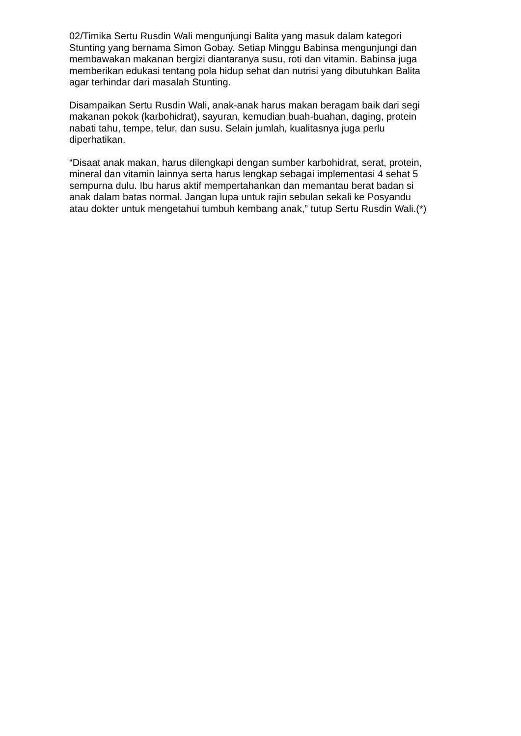02/Timika Sertu Rusdin Wali mengunjungi Balita yang masuk dalam kategori Stunting yang bernama Simon Gobay. Setiap Minggu Babinsa mengunjungi dan membawakan makanan bergizi diantaranya susu, roti dan vitamin. Babinsa juga memberikan edukasi tentang pola hidup sehat dan nutrisi yang dibutuhkan Balita agar terhindar dari masalah Stunting.
Disampaikan Sertu Rusdin Wali, anak-anak harus makan beragam baik dari segi makanan pokok (karbohidrat), sayuran, kemudian buah-buahan, daging, protein nabati tahu, tempe, telur, dan susu. Selain jumlah, kualitasnya juga perlu diperhatikan.
“Disaat anak makan, harus dilengkapi dengan sumber karbohidrat, serat, protein, mineral dan vitamin lainnya serta harus lengkap sebagai implementasi 4 sehat 5 sempurna dulu. Ibu harus aktif mempertahankan dan memantau berat badan si anak dalam batas normal. Jangan lupa untuk rajin sebulan sekali ke Posyandu atau dokter untuk mengetahui tumbuh kembang anak,” tutup Sertu Rusdin Wali.(*)